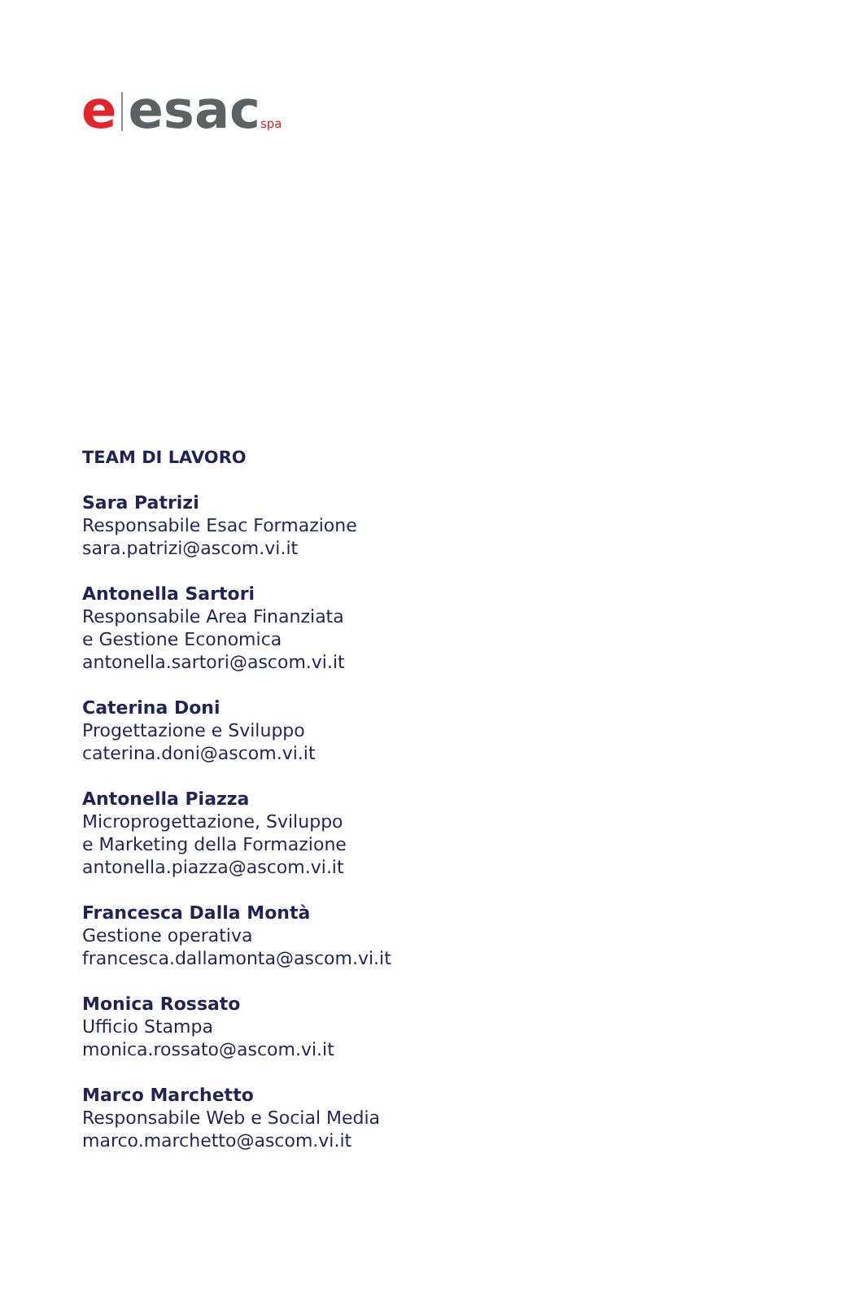e esac spa
TEAM DI LAVORO
Sara Patrizi
Responsabile Esac Formazione
sara.patrizi@ascom.vi.it
Antonella Sartori
Responsabile Area Finanziata
e Gestione Economica
antonella.sartori@ascom.vi.it
Caterina Doni
Progettazione e Sviluppo
caterina.doni@ascom.vi.it
Antonella Piazza
Microprogettazione, Sviluppo
e Marketing della Formazione
antonella.piazza@ascom.vi.it
Francesca Dalla Montà
Gestione operativa
francesca.dallamonta@ascom.vi.it
Monica Rossato
Ufficio Stampa
monica.rossato@ascom.vi.it
Marco Marchetto
Responsabile Web e Social Media
marco.marchetto@ascom.vi.it